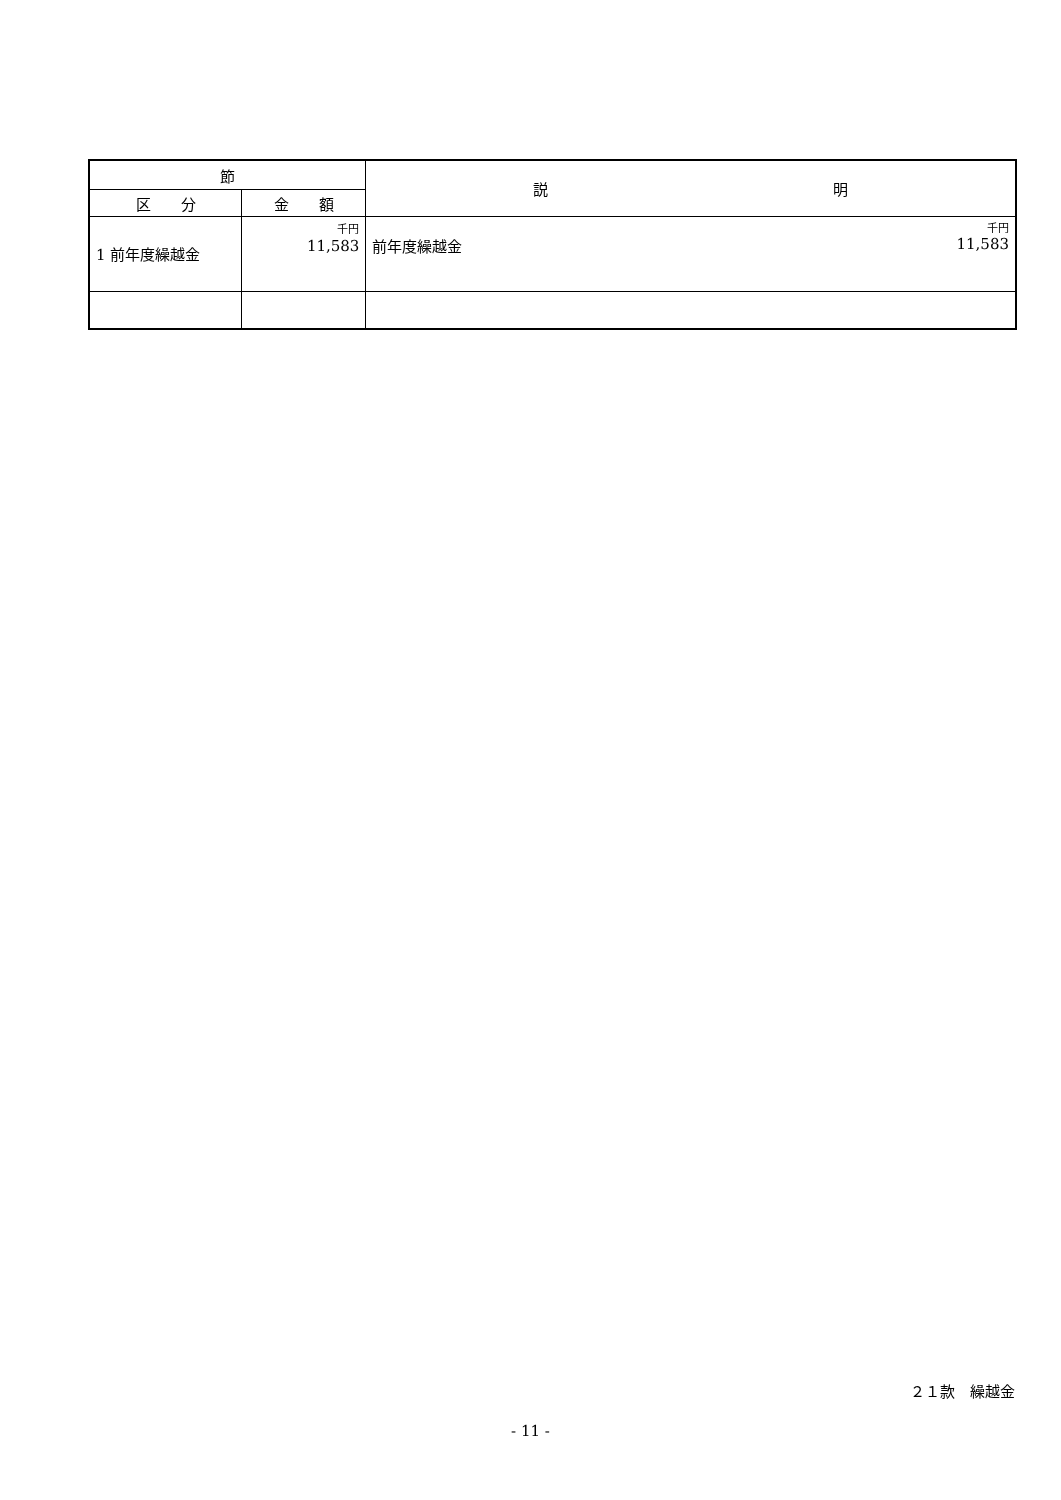| 節 | | 説 明 |
| --- | --- | --- |
| 区 分 | 金 額 | |
| 1 前年度繰越金 | 千円 11,583 | 千円 前年度繰越金 11,583 |
２１款　繰越金
- 11 -